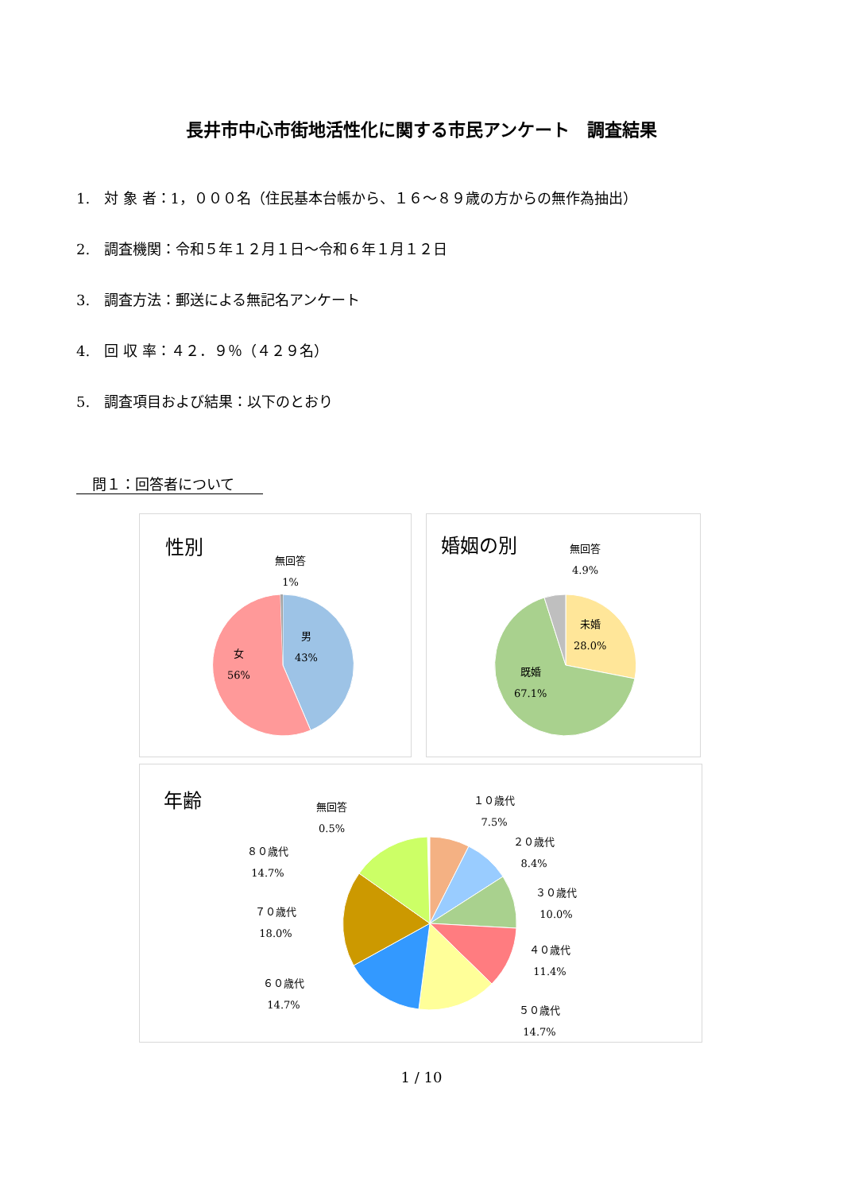長井市中心市街地活性化に関する市民アンケート　調査結果
1.　対 象 者：1，０００名（住民基本台帳から、１６～８９歳の方からの無作為抽出）
2.　調査機関：令和５年１２月１日～令和６年１月１２日
3.　調査方法：郵送による無記名アンケート
4.　回 収 率：４２．９％（４２９名）
5.　調査項目および結果：以下のとおり
問１：回答者について
性別
無回答
1%
男
43%
女
56%
婚姻の別
無回答
4.9%
未婚
28.0%
既婚
67.1%
年齢
無回答
0.5%
１０歳代
7.5%
２０歳代
8.4%
３０歳代
10.0%
４０歳代
11.4%
５０歳代
14.7%
６０歳代
14.7%
７０歳代
18.0%
８０歳代
14.7%
1 / 10